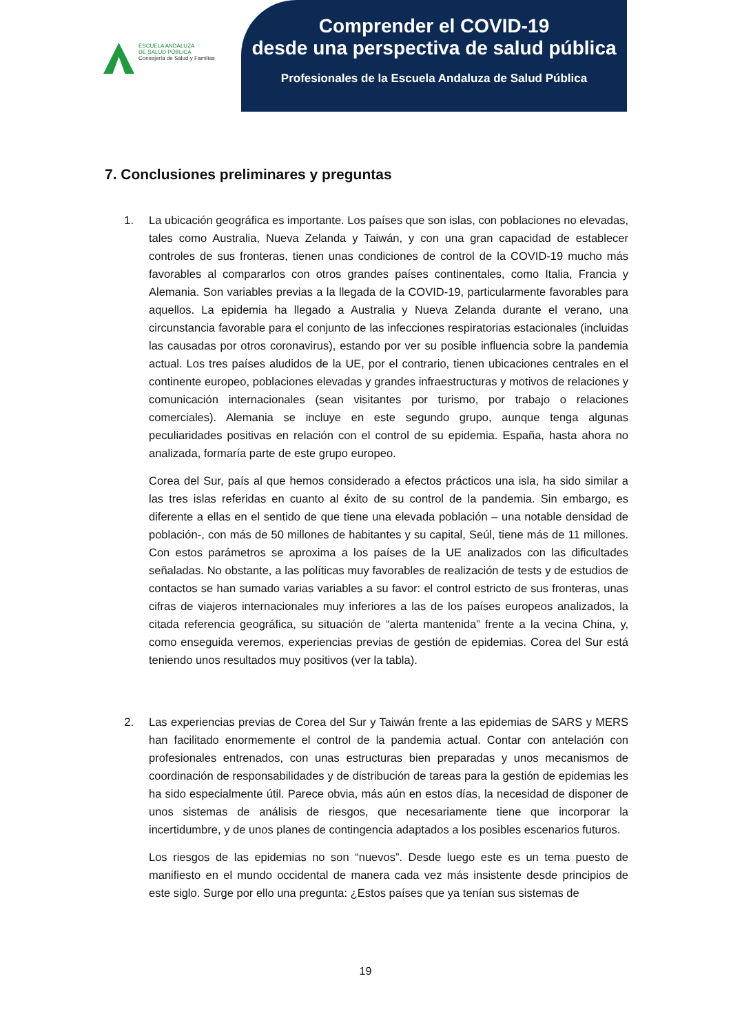ESCUELA ANDALUZA
DE SALUD PÚBLICA
Consejería de Salud y Familias
Comprender el COVID-19
desde una perspectiva de salud pública
Profesionales de la Escuela Andaluza de Salud Pública
7. Conclusiones preliminares y preguntas
1. La ubicación geográfica es importante. Los países que son islas, con poblaciones no elevadas, tales como Australia, Nueva Zelanda y Taiwán, y con una gran capacidad de establecer controles de sus fronteras, tienen unas condiciones de control de la COVID-19 mucho más favorables al compararlos con otros grandes países continentales, como Italia, Francia y Alemania. Son variables previas a la llegada de la COVID-19, particularmente favorables para aquellos. La epidemia ha llegado a Australia y Nueva Zelanda durante el verano, una circunstancia favorable para el conjunto de las infecciones respiratorias estacionales (incluidas las causadas por otros coronavirus), estando por ver su posible influencia sobre la pandemia actual. Los tres países aludidos de la UE, por el contrario, tienen ubicaciones centrales en el continente europeo, poblaciones elevadas y grandes infraestructuras y motivos de relaciones y comunicación internacionales (sean visitantes por turismo, por trabajo o relaciones comerciales). Alemania se incluye en este segundo grupo, aunque tenga algunas peculiaridades positivas en relación con el control de su epidemia. España, hasta ahora no analizada, formaría parte de este grupo europeo.
Corea del Sur, país al que hemos considerado a efectos prácticos una isla, ha sido similar a las tres islas referidas en cuanto al éxito de su control de la pandemia. Sin embargo, es diferente a ellas en el sentido de que tiene una elevada población – una notable densidad de población-, con más de 50 millones de habitantes y su capital, Seúl, tiene más de 11 millones. Con estos parámetros se aproxima a los países de la UE analizados con las dificultades señaladas. No obstante, a las políticas muy favorables de realización de tests y de estudios de contactos se han sumado varias variables a su favor: el control estricto de sus fronteras, unas cifras de viajeros internacionales muy inferiores a las de los países europeos analizados, la citada referencia geográfica, su situación de “alerta mantenida” frente a la vecina China, y, como enseguida veremos, experiencias previas de gestión de epidemias. Corea del Sur está teniendo unos resultados muy positivos (ver la tabla).
2. Las experiencias previas de Corea del Sur y Taiwán frente a las epidemias de SARS y MERS han facilitado enormemente el control de la pandemia actual. Contar con antelación con profesionales entrenados, con unas estructuras bien preparadas y unos mecanismos de coordinación de responsabilidades y de distribución de tareas para la gestión de epidemias les ha sido especialmente útil. Parece obvia, más aún en estos días, la necesidad de disponer de unos sistemas de análisis de riesgos, que necesariamente tiene que incorporar la incertidumbre, y de unos planes de contingencia adaptados a los posibles escenarios futuros.
Los riesgos de las epidemias no son “nuevos”. Desde luego este es un tema puesto de manifiesto en el mundo occidental de manera cada vez más insistente desde principios de este siglo. Surge por ello una pregunta: ¿Estos países que ya tenían sus sistemas de
19